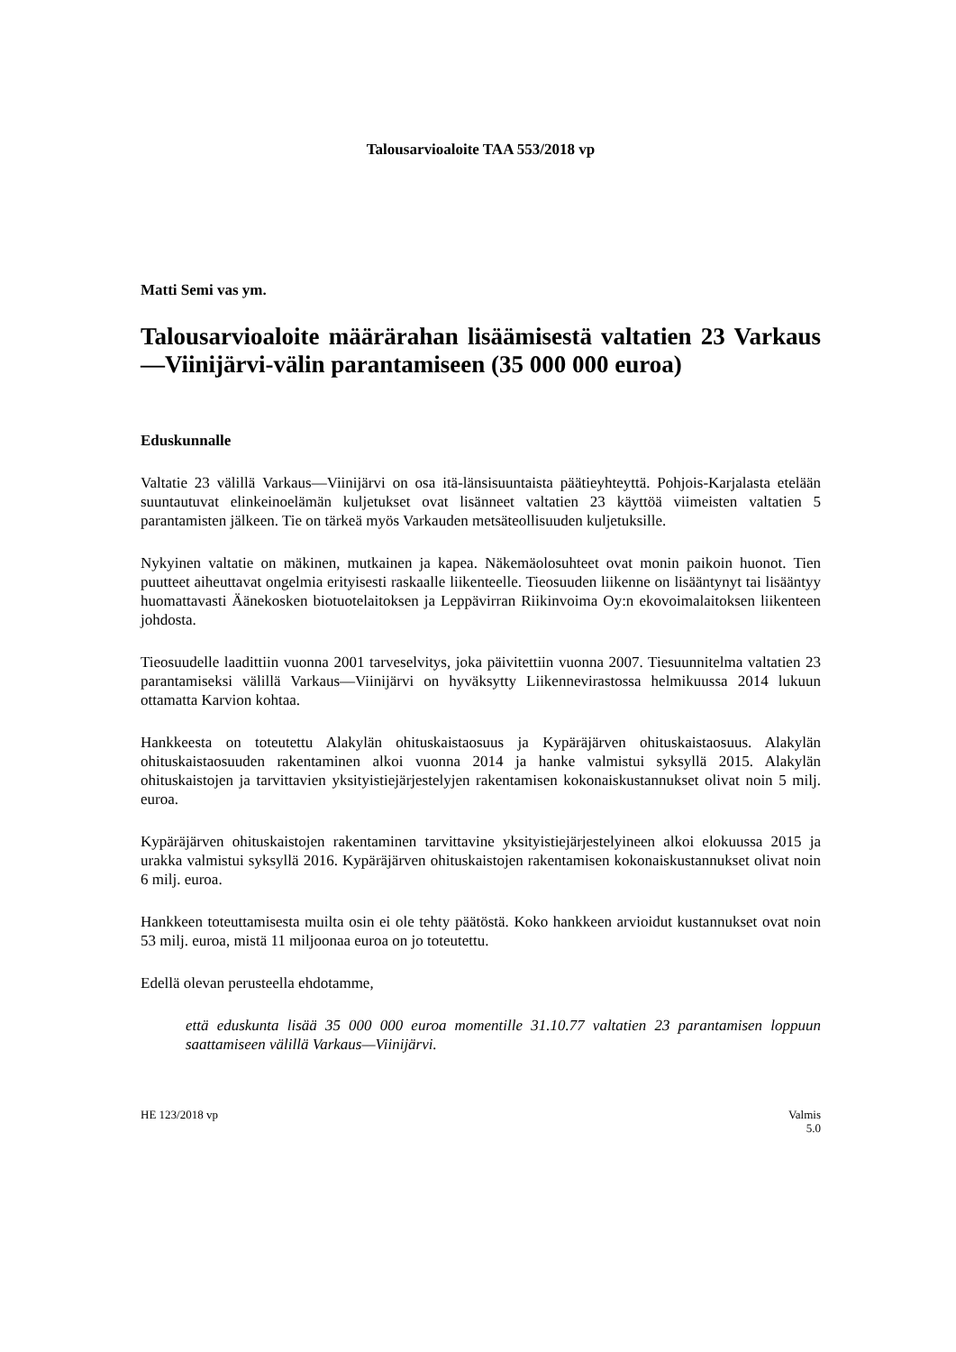Talousarvioaloite TAA 553/2018 vp
Matti Semi vas ym.
Talousarvioaloite määrärahan lisäämisestä valtatien 23 Varkaus—Viinijärvi-välin parantamiseen (35 000 000 euroa)
Eduskunnalle
Valtatie 23 välillä Varkaus—Viinijärvi on osa itä-länsisuuntaista päätieyhteyttä. Pohjois-Karjalasta etelään suuntautuvat elinkeinoelämän kuljetukset ovat lisänneet valtatien 23 käyttöä viimeisten valtatien 5 parantamisten jälkeen. Tie on tärkeä myös Varkauden metsäteollisuuden kuljetuksille.
Nykyinen valtatie on mäkinen, mutkainen ja kapea. Näkemäolosuhteet ovat monin paikoin huonot. Tien puutteet aiheuttavat ongelmia erityisesti raskaalle liikenteelle. Tieosuuden liikenne on lisääntynyt tai lisääntyy huomattavasti Äänekosken biotuotelaitoksen ja Leppävirran Riikinvoima Oy:n ekovoimalaitoksen liikenteen johdosta.
Tieosuudelle laadittiin vuonna 2001 tarveselvitys, joka päivitettiin vuonna 2007. Tiesuunnitelma valtatien 23 parantamiseksi välillä Varkaus—Viinijärvi on hyväksytty Liikennevirastossa helmikuussa 2014 lukuun ottamatta Karvion kohtaa.
Hankkeesta on toteutettu Alakylän ohituskaistaosuus ja Kypäräjärven ohituskaistaosuus. Alakylän ohituskaistaosuuden rakentaminen alkoi vuonna 2014 ja hanke valmistui syksyllä 2015. Alakylän ohituskaistojen ja tarvittavien yksityistiejärjestelyjen rakentamisen kokonaiskustannukset olivat noin 5 milj. euroa.
Kypäräjärven ohituskaistojen rakentaminen tarvittavine yksityistiejärjestelyineen alkoi elokuussa 2015 ja urakka valmistui syksyllä 2016. Kypäräjärven ohituskaistojen rakentamisen kokonaiskustannukset olivat noin 6 milj. euroa.
Hankkeen toteuttamisesta muilta osin ei ole tehty päätöstä. Koko hankkeen arvioidut kustannukset ovat noin 53 milj. euroa, mistä 11 miljoonaa euroa on jo toteutettu.
Edellä olevan perusteella ehdotamme,
että eduskunta lisää 35 000 000 euroa momentille 31.10.77 valtatien 23 parantamisen loppuun saattamiseen välillä Varkaus—Viinijärvi.
HE 123/2018 vp Valmis
5.0